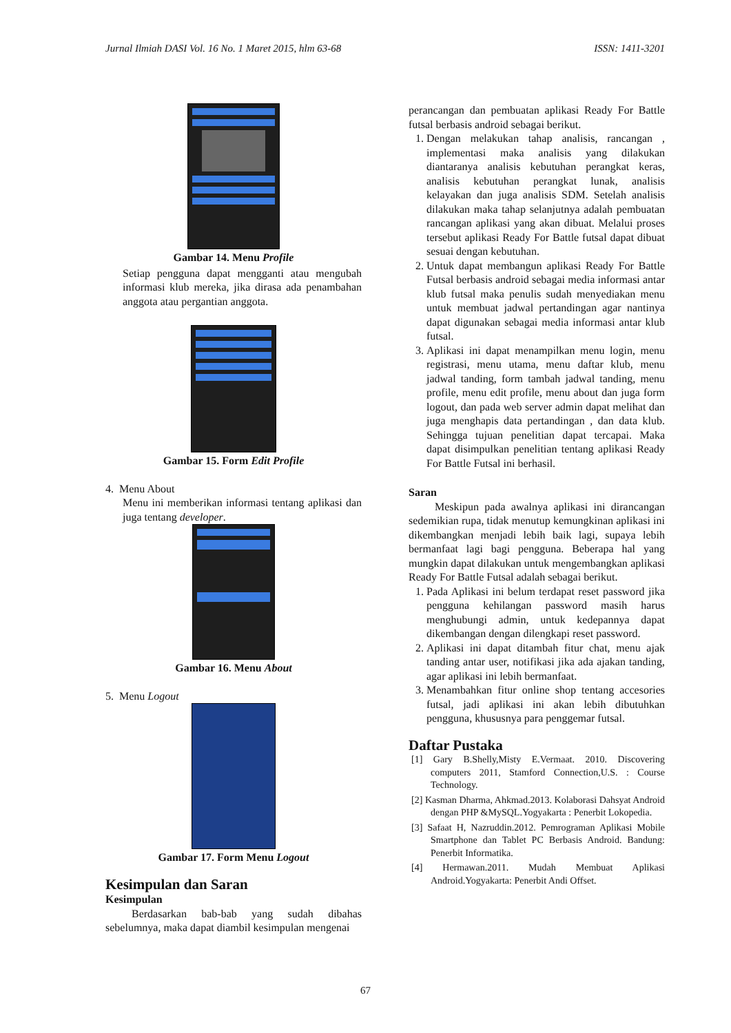Jurnal Ilmiah DASI Vol. 16 No. 1 Maret 2015, hlm 63-68 ISSN: 1411-3201
Gambar 14. Menu Profile
Setiap pengguna dapat mengganti atau mengubah informasi klub mereka, jika dirasa ada penambahan anggota atau pergantian anggota.
Gambar 15. Form Edit Profile
4. Menu About
Menu ini memberikan informasi tentang aplikasi dan juga tentang developer.
Gambar 16. Menu About
5. Menu Logout
Gambar 17. Form Menu Logout
Kesimpulan dan Saran
Kesimpulan
Berdasarkan bab-bab yang sudah dibahas sebelumnya, maka dapat diambil kesimpulan mengenai
perancangan dan pembuatan aplikasi Ready For Battle futsal berbasis android sebagai berikut.
1. Dengan melakukan tahap analisis, rancangan , implementasi maka analisis yang dilakukan diantaranya analisis kebutuhan perangkat keras, analisis kebutuhan perangkat lunak, analisis kelayakan dan juga analisis SDM. Setelah analisis dilakukan maka tahap selanjutnya adalah pembuatan rancangan aplikasi yang akan dibuat. Melalui proses tersebut aplikasi Ready For Battle futsal dapat dibuat sesuai dengan kebutuhan.
2. Untuk dapat membangun aplikasi Ready For Battle Futsal berbasis android sebagai media informasi antar klub futsal maka penulis sudah menyediakan menu untuk membuat jadwal pertandingan agar nantinya dapat digunakan sebagai media informasi antar klub futsal.
3. Aplikasi ini dapat menampilkan menu login, menu registrasi, menu utama, menu daftar klub, menu jadwal tanding, form tambah jadwal tanding, menu profile, menu edit profile, menu about dan juga form logout, dan pada web server admin dapat melihat dan juga menghapis data pertandingan , dan data klub. Sehingga tujuan penelitian dapat tercapai. Maka dapat disimpulkan penelitian tentang aplikasi Ready For Battle Futsal ini berhasil.
Saran
Meskipun pada awalnya aplikasi ini dirancangan sedemikian rupa, tidak menutup kemungkinan aplikasi ini dikembangkan menjadi lebih baik lagi, supaya lebih bermanfaat lagi bagi pengguna. Beberapa hal yang mungkin dapat dilakukan untuk mengembangkan aplikasi Ready For Battle Futsal adalah sebagai berikut.
1. Pada Aplikasi ini belum terdapat reset password jika pengguna kehilangan password masih harus menghubungi admin, untuk kedepannya dapat dikembangan dengan dilengkapi reset password.
2. Aplikasi ini dapat ditambah fitur chat, menu ajak tanding antar user, notifikasi jika ada ajakan tanding, agar aplikasi ini lebih bermanfaat.
3. Menambahkan fitur online shop tentang accesories futsal, jadi aplikasi ini akan lebih dibutuhkan pengguna, khususnya para penggemar futsal.
Daftar Pustaka
[1] Gary B.Shelly,Misty E.Vermaat. 2010. Discovering computers 2011, Stamford Connection,U.S. : Course Technology.
[2] Kasman Dharma, Ahkmad.2013. Kolaborasi Dahsyat Android dengan PHP &MySQL.Yogyakarta : Penerbit Lokopedia.
[3] Safaat H, Nazruddin.2012. Pemrograman Aplikasi Mobile Smartphone dan Tablet PC Berbasis Android. Bandung: Penerbit Informatika.
[4] Hermawan.2011. Mudah Membuat Aplikasi Android.Yogyakarta: Penerbit Andi Offset.
67